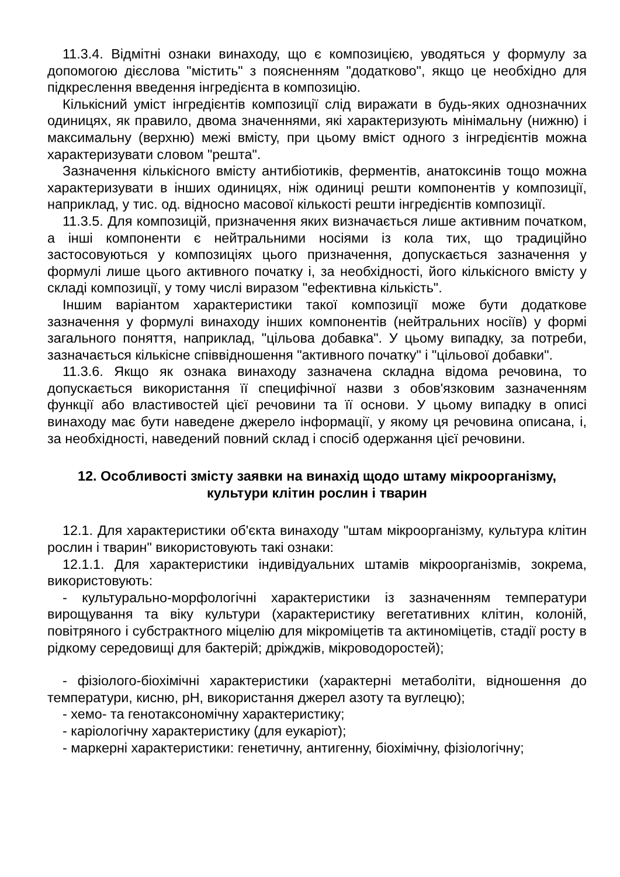11.3.4. Відмітні ознаки винаходу, що є композицією, уводяться у формулу за допомогою дієслова "містить" з поясненням "додатково", якщо це необхідно для підкреслення введення інгредієнта в композицію.
Кількісний уміст інгредієнтів композиції слід виражати в будь-яких однозначних одиницях, як правило, двома значеннями, які характеризують мінімальну (нижню) і максимальну (верхню) межі вмісту, при цьому вміст одного з інгредієнтів можна характеризувати словом "решта".
Зазначення кількісного вмісту антибіотиків, ферментів, анатоксинів тощо можна характеризувати в інших одиницях, ніж одиниці решти компонентів у композиції, наприклад, у тис. од. відносно масової кількості решти інгредієнтів композиції.
11.3.5. Для композицій, призначення яких визначається лише активним початком, а інші компоненти є нейтральними носіями із кола тих, що традиційно застосовуються у композиціях цього призначення, допускається зазначення у формулі лише цього активного початку і, за необхідності, його кількісного вмісту у складі композиції, у тому числі виразом "ефективна кількість".
Іншим варіантом характеристики такої композиції може бути додаткове зазначення у формулі винаходу інших компонентів (нейтральних носіїв) у формі загального поняття, наприклад, "цільова добавка". У цьому випадку, за потреби, зазначається кількісне співвідношення "активного початку" і "цільової добавки".
11.3.6. Якщо як ознака винаходу зазначена складна відома речовина, то допускається використання її специфічної назви з обов'язковим зазначенням функції або властивостей цієї речовини та її основи. У цьому випадку в описі винаходу має бути наведене джерело інформації, у якому ця речовина описана, і, за необхідності, наведений повний склад і спосіб одержання цієї речовини.
12. Особливості змісту заявки на винахід щодо штаму мікроорганізму,
культури клітин рослин і тварин
12.1. Для характеристики об'єкта винаходу "штам мікроорганізму, культура клітин рослин і тварин" використовують такі ознаки:
12.1.1. Для характеристики індивідуальних штамів мікроорганізмів, зокрема, використовують:
- культурально-морфологічні характеристики із зазначенням температури вирощування та віку культури (характеристику вегетативних клітин, колоній, повітряного і субстрактного міцелію для мікроміцетів та актиноміцетів, стадії росту в рідкому середовищі для бактерій; дріжджів, мікроводоростей);
- фізіолого-біохімічні характеристики (характерні метаболіти, відношення до температури, кисню, pH, використання джерел азоту та вуглецю);
- хемо- та генотаксономічну характеристику;
- каріологічну характеристику (для еукаріот);
- маркерні характеристики: генетичну, антигенну, біохімічну, фізіологічну;